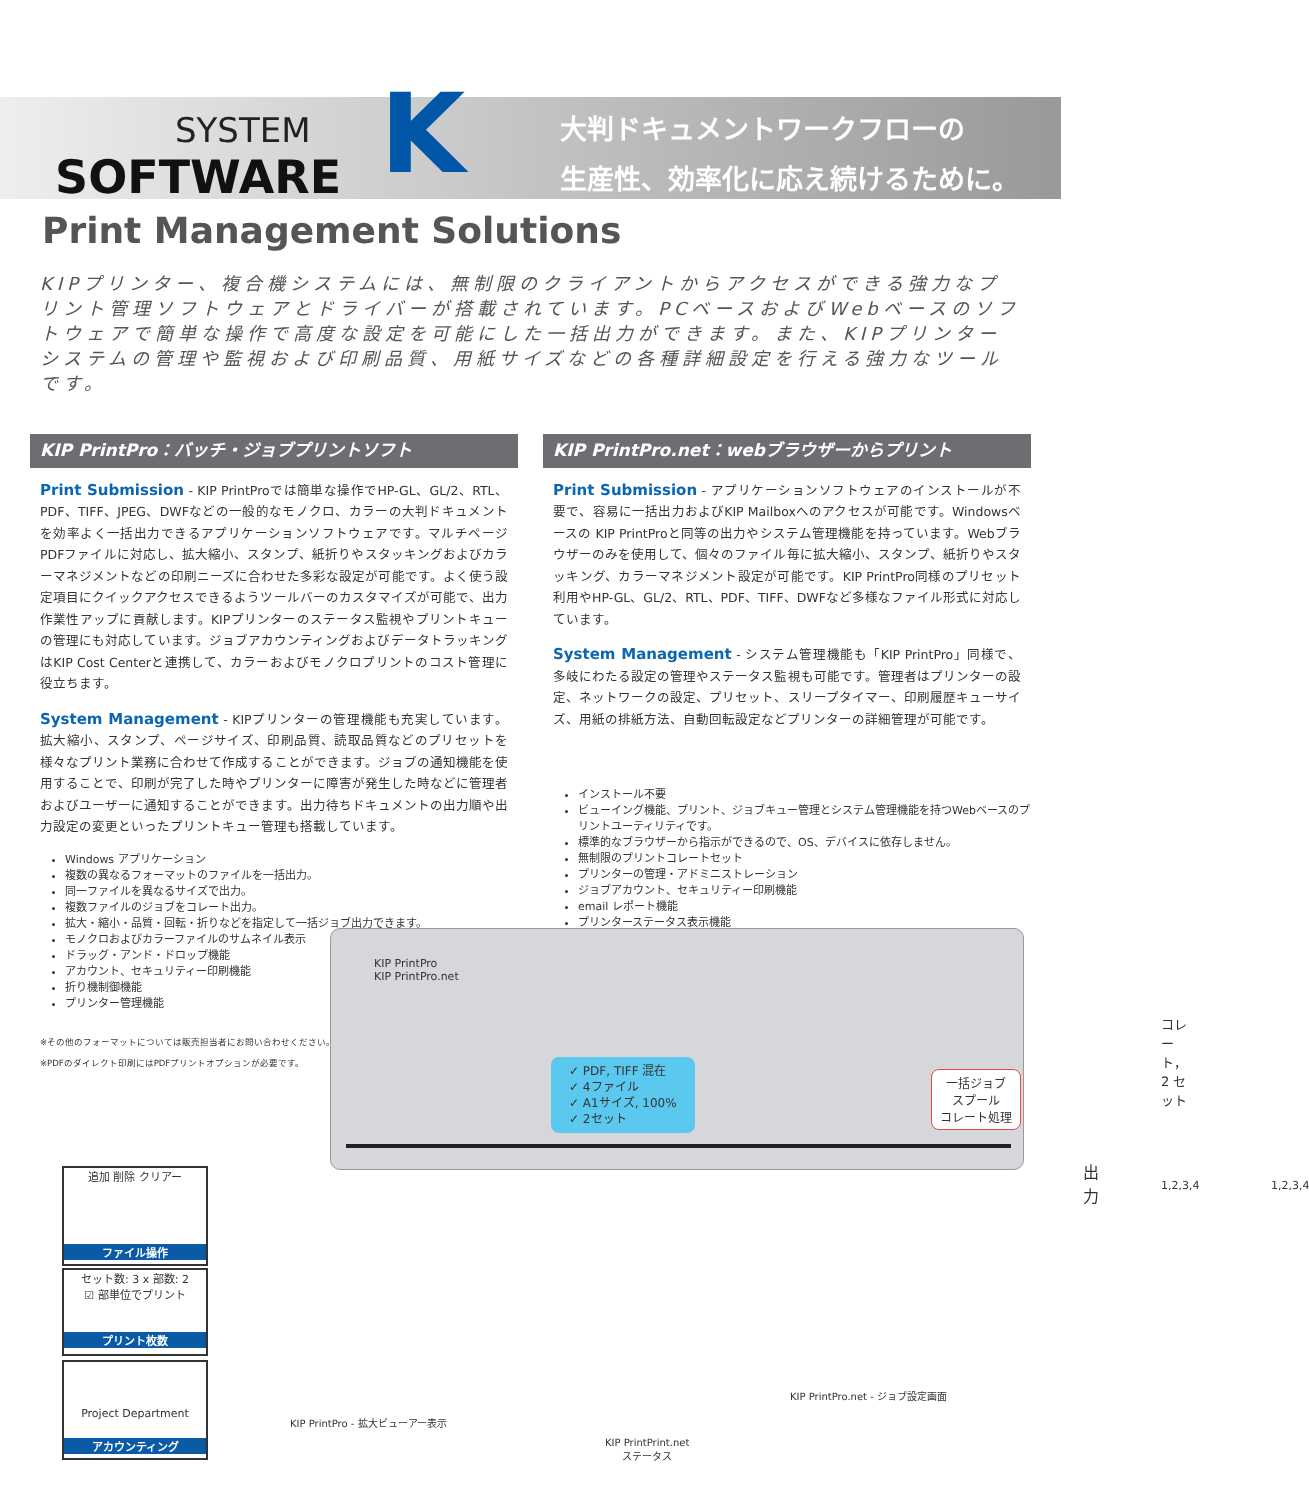SYSTEM
SOFTWARE
K
大判ドキュメントワークフローの
生産性、効率化に応え続けるために。
Print Management Solutions
KIPプリンター、複合機システムには、無制限のクライアントからアクセスができる強力なプリント管理ソフトウェアとドライバーが搭載されています。PCベースおよびWebベースのソフトウェアで簡単な操作で高度な設定を可能にした一括出力ができます。また、KIPプリンターシステムの管理や監視および印刷品質、用紙サイズなどの各種詳細設定を行える強力なツールです。
KIP PrintPro：バッチ・ジョブプリントソフト
Print Submission - KIP PrintProでは簡単な操作でHP-GL、GL/2、RTL、PDF、TIFF、JPEG、DWFなどの一般的なモノクロ、カラーの大判ドキュメントを効率よく一括出力できるアプリケーションソフトウェアです。マルチページPDFファイルに対応し、拡大縮小、スタンプ、紙折りやスタッキングおよびカラーマネジメントなどの印刷ニーズに合わせた多彩な設定が可能です。よく使う設定項目にクイックアクセスできるようツールバーのカスタマイズが可能で、出力作業性アップに貢献します。KIPプリンターのステータス監視やプリントキューの管理にも対応しています。ジョブアカウンティングおよびデータトラッキングはKIP Cost Centerと連携して、カラーおよびモノクロプリントのコスト管理に役立ちます。
System Management - KIPプリンターの管理機能も充実しています。拡大縮小、スタンプ、ページサイズ、印刷品質、読取品質などのプリセットを様々なプリント業務に合わせて作成することができます。ジョブの通知機能を使用することで、印刷が完了した時やプリンターに障害が発生した時などに管理者およびユーザーに通知することができます。出力待ちドキュメントの出力順や出力設定の変更といったプリントキュー管理も搭載しています。
Windows アプリケーション
複数の異なるフォーマットのファイルを一括出力。
同一ファイルを異なるサイズで出力。
複数ファイルのジョブをコレート出力。
拡大・縮小・品質・回転・折りなどを指定して一括ジョブ出力できます。
モノクロおよびカラーファイルのサムネイル表示
ドラッグ・アンド・ドロップ機能
アカウント、セキュリティー印刷機能
折り機制御機能
プリンター管理機能
※その他のフォーマットについては販売担当者にお問い合わせください。
※PDFのダイレクト印刷にはPDFプリントオプションが必要です。
KIP PrintPro.net：webブラウザーからプリント
Print Submission - アプリケーションソフトウェアのインストールが不要で、容易に一括出力およびKIP Mailboxへのアクセスが可能です。Windowsベースの KIP PrintProと同等の出力やシステム管理機能を持っています。Webブラウザーのみを使用して、個々のファイル毎に拡大縮小、スタンプ、紙折りやスタッキング、カラーマネジメント設定が可能です。KIP PrintPro同様のプリセット利用やHP-GL、GL/2、RTL、PDF、TIFF、DWFなど多様なファイル形式に対応しています。
System Management - システム管理機能も「KIP PrintPro」同様で、多岐にわたる設定の管理やステータス監視も可能です。管理者はプリンターの設定、ネットワークの設定、プリセット、スリープタイマー、印刷履歴キューサイズ、用紙の排紙方法、自動回転設定などプリンターの詳細管理が可能です。
インストール不要
ビューイング機能、プリント、ジョブキュー管理とシステム管理機能を持つWebベースのプリントユーティリティです。
標準的なブラウザーから指示ができるので、OS、デバイスに依存しません。
無制限のプリントコレートセット
プリンターの管理・アドミニストレーション
ジョブアカウント、セキュリティー印刷機能
email レポート機能
プリンターステータス表示機能
KIP PrintPro
KIP PrintPro.net
✓ PDF, TIFF 混在
✓ 4ファイル
✓ A1サイズ, 100%
✓ 2セット
一括ジョブ
スプール
コレート処理
出力
コレート，2 セット
1,2,3,4 1,2,3,4
追加 削除 クリアー
ファイル操作
セット数: 3 x 部数: 2
☑ 部単位でプリント
プリント枚数
Project Department
アカウンティング
KIP PrintPro - 拡大ビューアー表示
KIP PrintPro.net - ジョブ設定画面
KIP PrintPrint.net
ステータス